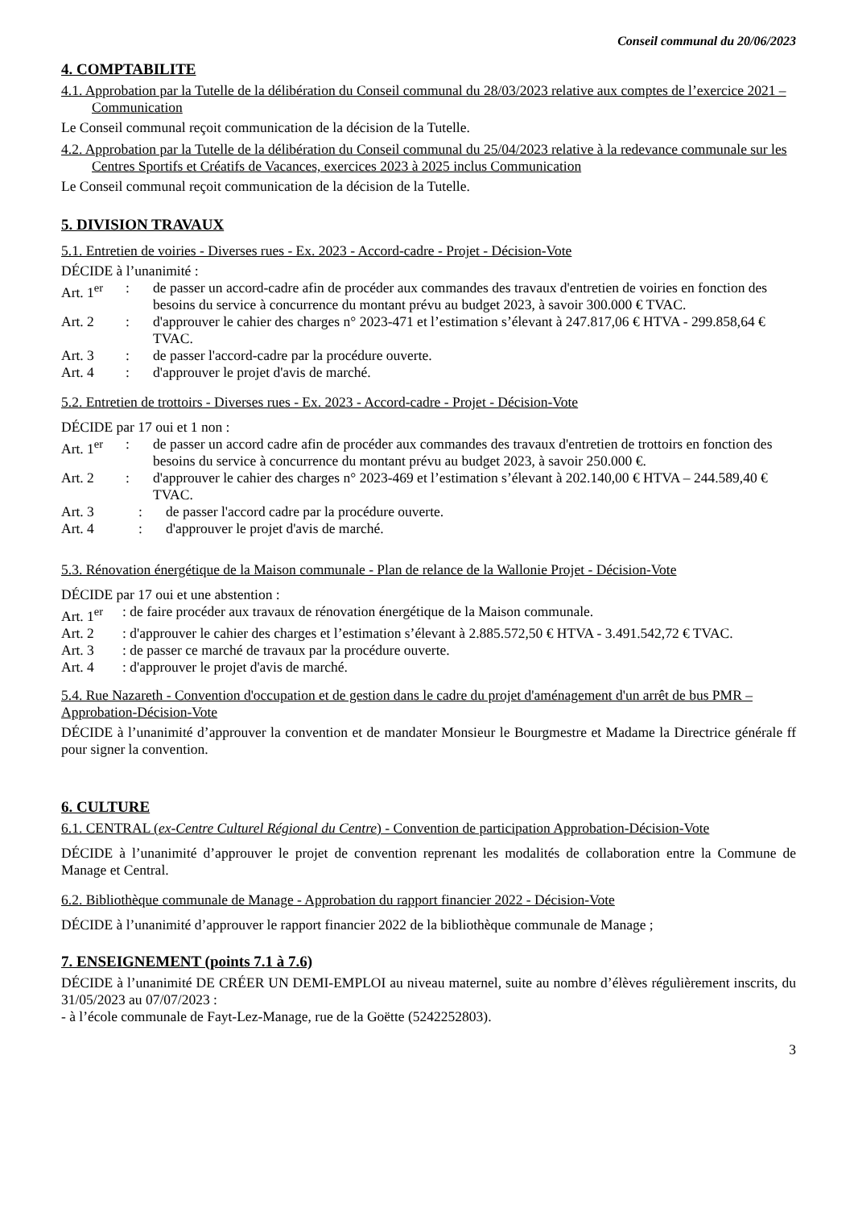Conseil communal du 20/06/2023
4. COMPTABILITE
4.1. Approbation par la Tutelle de la délibération du Conseil communal du 28/03/2023 relative aux comptes de l’exercice 2021 – Communication
Le Conseil communal reçoit communication de la décision de la Tutelle.
4.2. Approbation par la Tutelle de la délibération du Conseil communal du 25/04/2023 relative à la redevance communale sur les Centres Sportifs et Créatifs de Vacances, exercices 2023 à 2025 inclus Communication
Le Conseil communal reçoit communication de la décision de la Tutelle.
5. DIVISION TRAVAUX
5.1. Entretien de voiries - Diverses rues - Ex. 2023 - Accord-cadre - Projet - Décision-Vote
DÉCIDE à l’unanimité :
Art. 1<sup>er</sup>: de passer un accord-cadre afin de procéder aux commandes des travaux d'entretien de voiries en fonction des besoins du service à concurrence du montant prévu au budget 2023, à savoir 300.000 € TVAC.
Art. 2: d'approuver le cahier des charges n° 2023-471 et l’estimation s’élevant à 247.817,06 € HTVA - 299.858,64 € TVAC.
Art. 3: de passer l'accord-cadre par la procédure ouverte.
Art. 4: d'approuver le projet d'avis de marché.
5.2. Entretien de trottoirs - Diverses rues - Ex. 2023 - Accord-cadre - Projet - Décision-Vote
DÉCIDE par 17 oui et 1 non :
Art. 1<sup>er</sup>: de passer un accord cadre afin de procéder aux commandes des travaux d'entretien de trottoirs en fonction des besoins du service à concurrence du montant prévu au budget 2023, à savoir 250.000 €.
Art. 2: d'approuver le cahier des charges n° 2023-469 et l’estimation s’élevant à 202.140,00 € HTVA – 244.589,40 € TVAC.
Art. 3: de passer l'accord cadre par la procédure ouverte.
Art. 4: d'approuver le projet d'avis de marché.
5.3. Rénovation énergétique de la Maison communale - Plan de relance de la Wallonie Projet - Décision-Vote
DÉCIDE par 17 oui et une abstention :
Art. 1<sup>er</sup>: de faire procéder aux travaux de rénovation énergétique de la Maison communale.
Art. 2: d'approuver le cahier des charges et l’estimation s’élevant à 2.885.572,50 € HTVA - 3.491.542,72 € TVAC.
Art. 3: de passer ce marché de travaux par la procédure ouverte.
Art. 4: d'approuver le projet d'avis de marché.
5.4. Rue Nazareth - Convention d'occupation et de gestion dans le cadre du projet d'aménagement d'un arrêt de bus PMR – Approbation-Décision-Vote
DÉCIDE à l’unanimité d’approuver la convention et de mandater Monsieur le Bourgmestre et Madame la Directrice générale ff pour signer la convention.
6. CULTURE
6.1. CENTRAL (ex-Centre Culturel Régional du Centre) - Convention de participation Approbation-Décision-Vote
DÉCIDE à l’unanimité d’approuver le projet de convention reprenant les modalités de collaboration entre la Commune de Manage et Central.
6.2. Bibliothèque communale de Manage - Approbation du rapport financier 2022 - Décision-Vote
DÉCIDE à l’unanimité d’approuver le rapport financier 2022 de la bibliothèque communale de Manage ;
7. ENSEIGNEMENT (points 7.1 à 7.6)
DÉCIDE à l’unanimité DE CRÉER UN DEMI-EMPLOI au niveau maternel, suite au nombre d’élèves régulièrement inscrits, du 31/05/2023 au 07/07/2023 :
- à l’école communale de Fayt-Lez-Manage, rue de la Goëtte (5242252803).
3